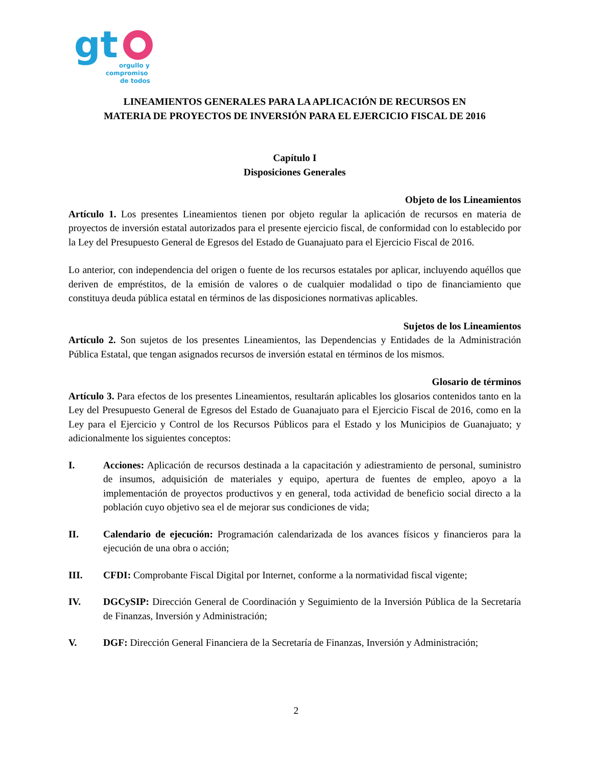gt
orgullo y
compromiso
de todos
LINEAMIENTOS GENERALES PARA LA APLICACIÓN DE RECURSOS EN
MATERIA DE PROYECTOS DE INVERSIÓN PARA EL EJERCICIO FISCAL DE 2016
Capítulo I
Disposiciones Generales
Objeto de los Lineamientos
Artículo 1. Los presentes Lineamientos tienen por objeto regular la aplicación de recursos en materia de proyectos de inversión estatal autorizados para el presente ejercicio fiscal, de conformidad con lo establecido por la Ley del Presupuesto General de Egresos del Estado de Guanajuato para el Ejercicio Fiscal de 2016.
Lo anterior, con independencia del origen o fuente de los recursos estatales por aplicar, incluyendo aquéllos que deriven de empréstitos, de la emisión de valores o de cualquier modalidad o tipo de financiamiento que constituya deuda pública estatal en términos de las disposiciones normativas aplicables.
Sujetos de los Lineamientos
Artículo 2. Son sujetos de los presentes Lineamientos, las Dependencias y Entidades de la Administración Pública Estatal, que tengan asignados recursos de inversión estatal en términos de los mismos.
Glosario de términos
Artículo 3. Para efectos de los presentes Lineamientos, resultarán aplicables los glosarios contenidos tanto en la Ley del Presupuesto General de Egresos del Estado de Guanajuato para el Ejercicio Fiscal de 2016, como en la Ley para el Ejercicio y Control de los Recursos Públicos para el Estado y los Municipios de Guanajuato; y adicionalmente los siguientes conceptos:
I. Acciones: Aplicación de recursos destinada a la capacitación y adiestramiento de personal, suministro de insumos, adquisición de materiales y equipo, apertura de fuentes de empleo, apoyo a la implementación de proyectos productivos y en general, toda actividad de beneficio social directo a la población cuyo objetivo sea el de mejorar sus condiciones de vida;
II. Calendario de ejecución: Programación calendarizada de los avances físicos y financieros para la ejecución de una obra o acción;
III. CFDI: Comprobante Fiscal Digital por Internet, conforme a la normatividad fiscal vigente;
IV. DGCySIP: Dirección General de Coordinación y Seguimiento de la Inversión Pública de la Secretaría de Finanzas, Inversión y Administración;
V. DGF: Dirección General Financiera de la Secretaría de Finanzas, Inversión y Administración;
2